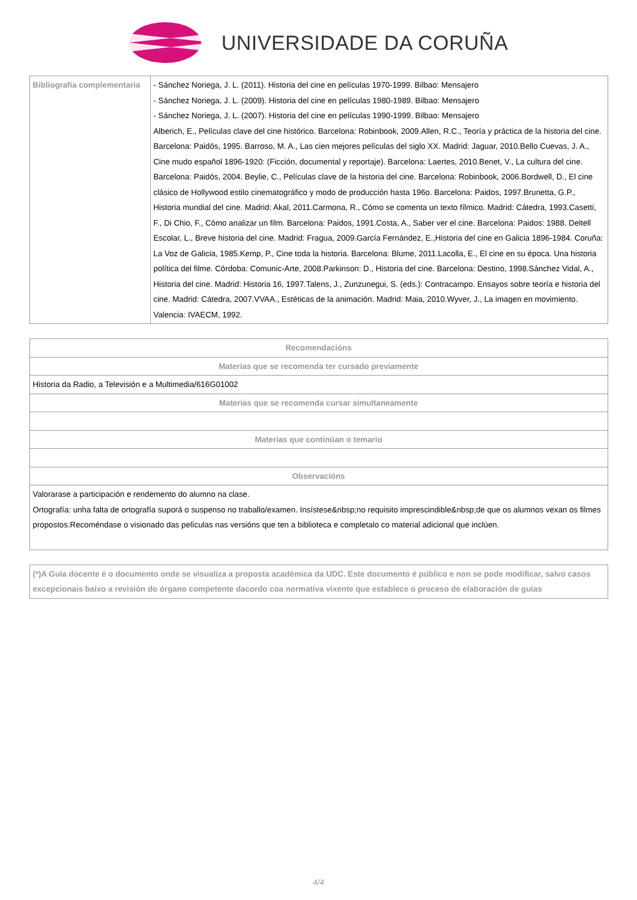UNIVERSIDADE DA CORUÑA
| Bibliografía complementaria | - Sánchez Noriega, J. L. (2011). Historia del cine en películas 1970-1999. Bilbao: Mensajero - Sánchez Noriega, J. L. (2009). Historia del cine en películas 1980-1989. Bilbao: Mensajero - Sánchez Noriega, J. L. (2007). Historia del cine en películas 1990-1999. Bilbao: Mensajero Alberich, E., Películas clave del cine histórico. Barcelona: Robinbook, 2009.Allen, R.C., Teoría y práctica de la historia del cine. Barcelona: Paidós, 1995. Barroso, M. A., Las cien mejores películas del siglo XX. Madrid: Jaguar, 2010.Bello Cuevas, J. A., Cine mudo español 1896-1920: (Ficción, documental y reportaje). Barcelona: Laertes, 2010.Benet, V., La cultura del cine. Barcelona: Paidós, 2004. Beylie, C., Películas clave de la historia del cine. Barcelona: Robinbook, 2006.Bordwell, D., El cine clásico de Hollywood estilo cinematográfico y modo de producción hasta 196o. Barcelona: Paidos, 1997.Brunetta, G.P., Historia mundial del cine. Madrid: Akal, 2011.Carmona, R., Cómo se comenta un texto fílmico. Madrid: Cátedra, 1993.Casetti, F., Di Chio, F., Cómo analizar un film. Barcelona: Paidos, 1991.Costa, A., Saber ver el cine. Barcelona: Paidos: 1988. Deltell Escolar, L., Breve historia del cine. Madrid: Fragua, 2009.García Fernández, E.,Historia del cine en Galicia 1896-1984. Coruña: La Voz de Galicia, 1985.Kemp, P., Cine toda la historia. Barcelona: Blume, 2011.Lacolla, E., El cine en su época. Una historia política del filme. Córdoba: Comunic-Arte, 2008.Parkinson: D., Historia del cine. Barcelona: Destino, 1998.Sánchez Vidal, A., Historia del cine. Madrid: Historia 16, 1997.Talens, J., Zunzunegui, S. (eds.): Contracampo. Ensayos sobre teoría e historia del cine. Madrid: Cátedra, 2007.VVAA., Estéticas de la animación. Madrid: Maia, 2010.Wyver, J., La imagen en movimiento. Valencia: IVAECM, 1992. |
| Recomendacións |
| --- |
| Materias que se recomenda ter cursado previamente |
| Historia da Radio, a Televisión e a Multimedia/616G01002 |
| Materias que se recomenda cursar simultaneamente |
| Materias que continúan o temario |
| Observacións |
| Valorarase a participación e rendemento do alumno na clase. Ortografía: unha falta de ortografía suporá o suspenso no traballo/examen. Insístese&nbsp;no requisito imprescindible&nbsp;de que os alumnos vexan os filmes propostos.Recoméndase o visionado das películas nas versións que ten a biblioteca e completalo co material adicional que inclúen. |
| (*)A Guía docente é o documento onde se visualiza a proposta académica da UDC. Este documento é público e non se pode modificar, salvo casos excepcionais baixo a revisión do órgano competente dacordo coa normativa vixente que establece o proceso de elaboración de guías |
4/4